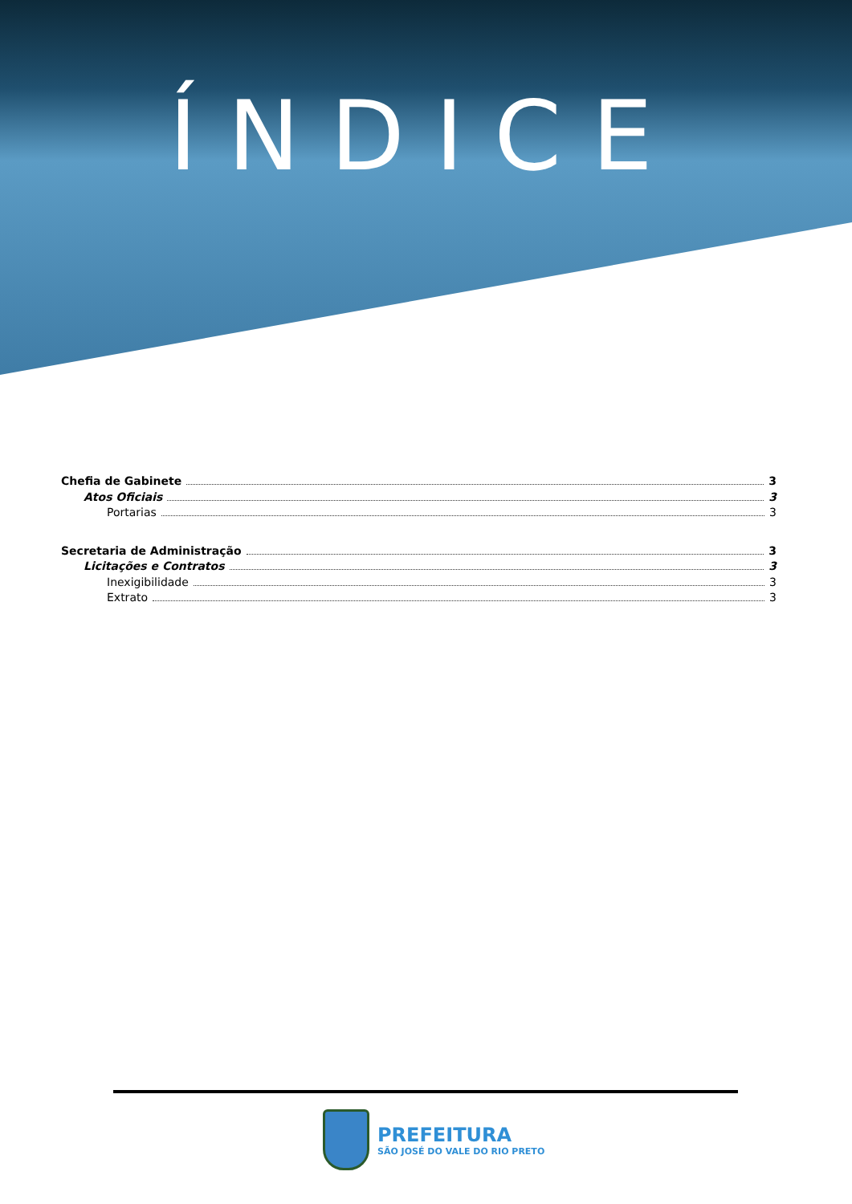ÍNDICE
Chefia de Gabinete 3
Atos Oficiais 3
Portarias 3
Secretaria de Administração 3
Licitações e Contratos 3
Inexigibilidade 3
Extrato 3
PREFEITURA
SÃO JOSÉ DO VALE DO RIO PRETO